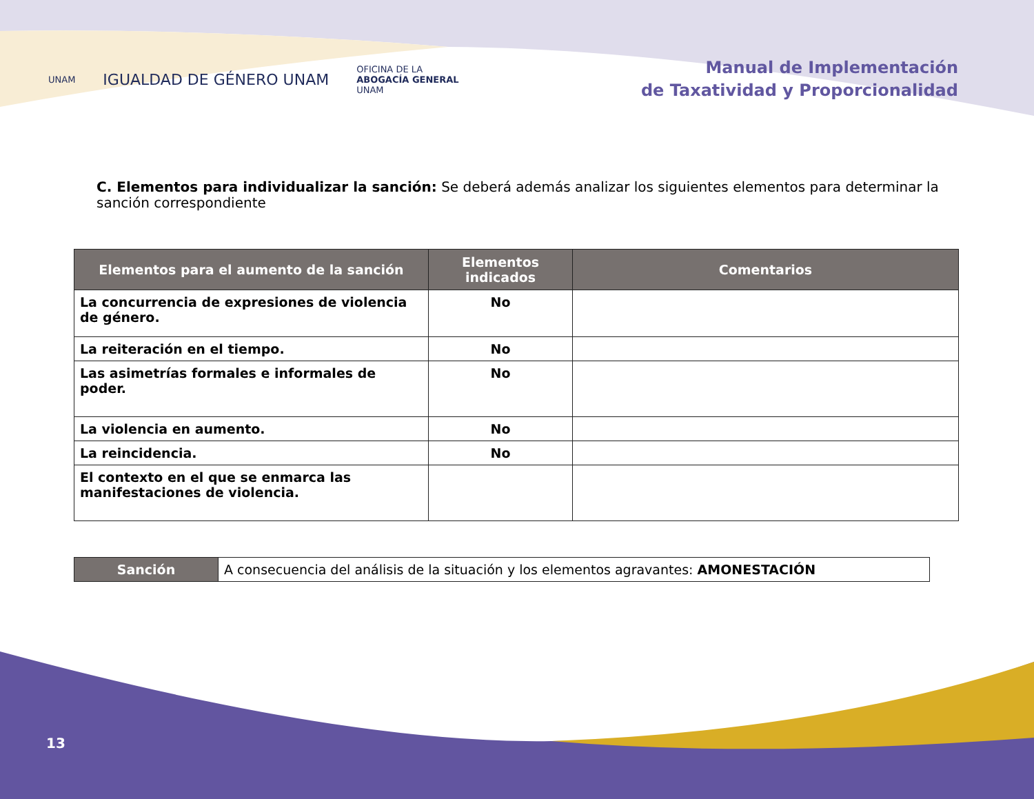UNAM
IGUALDAD DE GÉNERO UNAM
OFICINA DE LA
ABOGACÍA GENERAL
UNAM
Manual de Implementación
de Taxatividad y Proporcionalidad
C. Elementos para individualizar la sanción: Se deberá además analizar los siguientes elementos para determinar la sanción correspondiente
| Elementos para el aumento de la sanción | Elementos indicados | Comentarios |
| --- | --- | --- |
| La concurrencia de expresiones de violencia de género. | No | |
| La reiteración en el tiempo. | No | |
| Las asimetrías formales e informales de poder. | No | |
| La violencia en aumento. | No | |
| La reincidencia. | No | |
| El contexto en el que se enmarca las manifestaciones de violencia. | | |
| Sanción | A consecuencia del análisis de la situación y los elementos agravantes: AMONESTACIÓN |
13